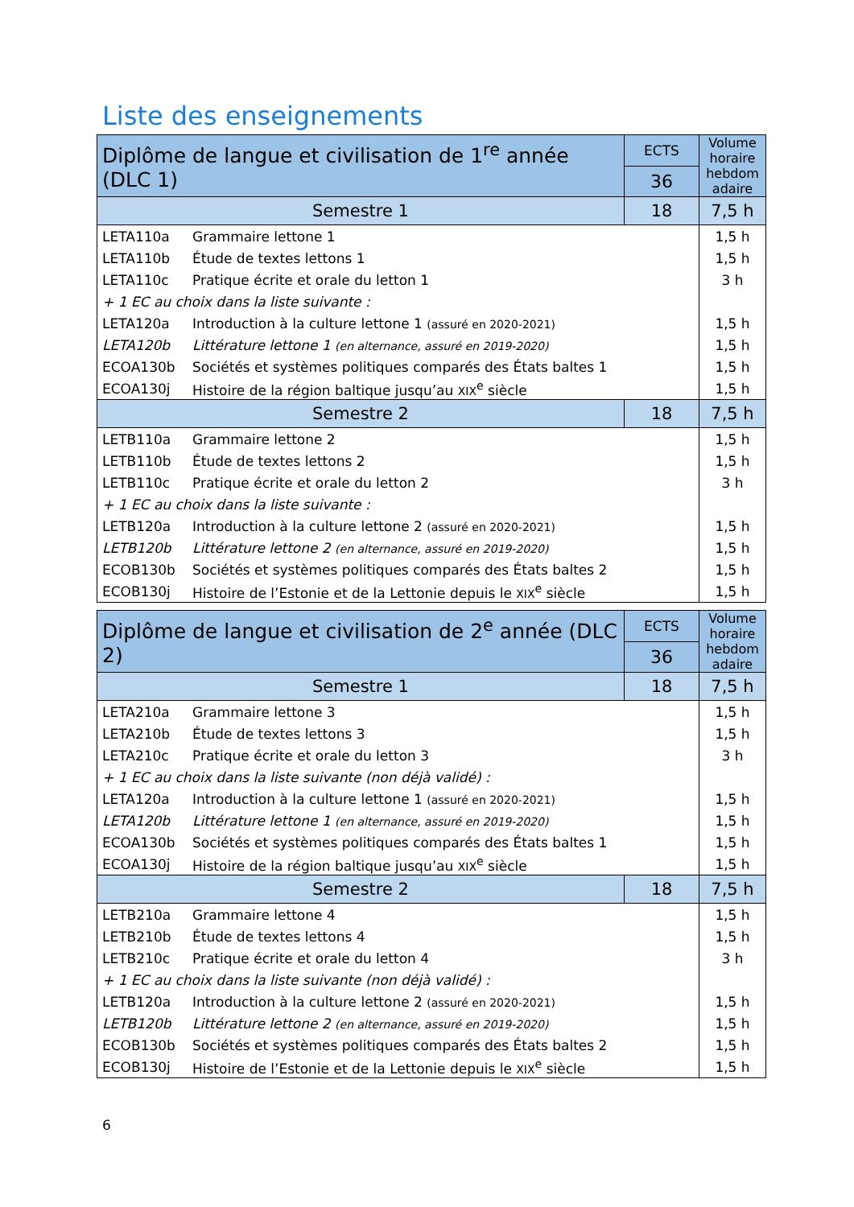Liste des enseignements
| Diplôme de langue et civilisation de 1<sup>re</sup> année (DLC 1) | | ECTS | Volume horaire hebdom adaire |
| --- | --- | --- | --- |
| | | 36 | |
| Semestre 1 | | 18 | 7,5 h |
| LETA110a | Grammaire lettone 1 | | 1,5 h |
| LETA110b | Étude de textes lettons 1 | | 1,5 h |
| LETA110c | Pratique écrite et orale du letton 1 | | 3 h |
| + 1 EC au choix dans la liste suivante : | | | |
| LETA120a | Introduction à la culture lettone 1 (assuré en 2020-2021) | | 1,5 h |
| LETA120b | Littérature lettone 1 (en alternance, assuré en 2019-2020) | | 1,5 h |
| ECOA130b | Sociétés et systèmes politiques comparés des États baltes 1 | | 1,5 h |
| ECOA130j | Histoire de la région baltique jusqu’au XIX<sup>e</sup> siècle | | 1,5 h |
| Semestre 2 | | 18 | 7,5 h |
| LETB110a | Grammaire lettone 2 | | 1,5 h |
| LETB110b | Étude de textes lettons 2 | | 1,5 h |
| LETB110c | Pratique écrite et orale du letton 2 | | 3 h |
| + 1 EC au choix dans la liste suivante : | | | |
| LETB120a | Introduction à la culture lettone 2 (assuré en 2020-2021) | | 1,5 h |
| LETB120b | Littérature lettone 2 (en alternance, assuré en 2019-2020) | | 1,5 h |
| ECOB130b | Sociétés et systèmes politiques comparés des États baltes 2 | | 1,5 h |
| ECOB130j | Histoire de l’Estonie et de la Lettonie depuis le XIX<sup>e</sup> siècle | | 1,5 h |
| Diplôme de langue et civilisation de 2<sup>e</sup> année (DLC 2) | | ECTS | Volume horaire hebdom adaire |
| --- | --- | --- | --- |
| | | 36 | |
| Semestre 1 | | 18 | 7,5 h |
| LETA210a | Grammaire lettone 3 | | 1,5 h |
| LETA210b | Étude de textes lettons 3 | | 1,5 h |
| LETA210c | Pratique écrite et orale du letton 3 | | 3 h |
| + 1 EC au choix dans la liste suivante (non déjà validé) : | | | |
| LETA120a | Introduction à la culture lettone 1 (assuré en 2020-2021) | | 1,5 h |
| LETA120b | Littérature lettone 1 (en alternance, assuré en 2019-2020) | | 1,5 h |
| ECOA130b | Sociétés et systèmes politiques comparés des États baltes 1 | | 1,5 h |
| ECOA130j | Histoire de la région baltique jusqu’au XIX<sup>e</sup> siècle | | 1,5 h |
| Semestre 2 | | 18 | 7,5 h |
| LETB210a | Grammaire lettone 4 | | 1,5 h |
| LETB210b | Étude de textes lettons 4 | | 1,5 h |
| LETB210c | Pratique écrite et orale du letton 4 | | 3 h |
| + 1 EC au choix dans la liste suivante (non déjà validé) : | | | |
| LETB120a | Introduction à la culture lettone 2 (assuré en 2020-2021) | | 1,5 h |
| LETB120b | Littérature lettone 2 (en alternance, assuré en 2019-2020) | | 1,5 h |
| ECOB130b | Sociétés et systèmes politiques comparés des États baltes 2 | | 1,5 h |
| ECOB130j | Histoire de l’Estonie et de la Lettonie depuis le XIX<sup>e</sup> siècle | | 1,5 h |
6